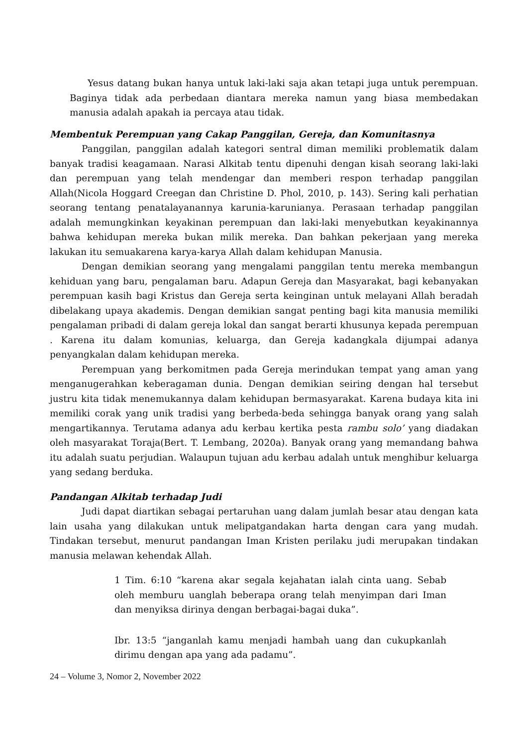Yesus datang bukan hanya untuk laki-laki saja akan tetapi juga untuk perempuan. Baginya tidak ada perbedaan diantara mereka namun yang biasa membedakan manusia adalah apakah ia percaya atau tidak.
Membentuk Perempuan yang Cakap Panggilan, Gereja, dan Komunitasnya
Panggilan, panggilan adalah kategori sentral diman memiliki problematik dalam banyak tradisi keagamaan. Narasi Alkitab tentu dipenuhi dengan kisah seorang laki-laki dan perempuan yang telah mendengar dan memberi respon terhadap panggilan Allah(Nicola Hoggard Creegan dan Christine D. Phol, 2010, p. 143). Sering kali perhatian seorang tentang penatalayanannya karunia-karunianya. Perasaan terhadap panggilan adalah memungkinkan keyakinan perempuan dan laki-laki menyebutkan keyakinannya bahwa kehidupan mereka bukan milik mereka. Dan bahkan pekerjaan yang mereka lakukan itu semuakarena karya-karya Allah dalam kehidupan Manusia.
Dengan demikian seorang yang mengalami panggilan tentu mereka membangun kehiduan yang baru, pengalaman baru. Adapun Gereja dan Masyarakat, bagi kebanyakan perempuan kasih bagi Kristus dan Gereja serta keinginan untuk melayani Allah beradah dibelakang upaya akademis. Dengan demikian sangat penting bagi kita manusia memiliki pengalaman pribadi di dalam gereja lokal dan sangat berarti khusunya kepada perempuan . Karena itu dalam komunias, keluarga, dan Gereja kadangkala dijumpai adanya penyangkalan dalam kehidupan mereka.
Perempuan yang berkomitmen pada Gereja merindukan tempat yang aman yang menganugerahkan keberagaman dunia. Dengan demikian seiring dengan hal tersebut justru kita tidak menemukannya dalam kehidupan bermasyarakat. Karena budaya kita ini memiliki corak yang unik tradisi yang berbeda-beda sehingga banyak orang yang salah mengartikannya. Terutama adanya adu kerbau kertika pesta rambu solo’ yang diadakan oleh masyarakat Toraja(Bert. T. Lembang, 2020a). Banyak orang yang memandang bahwa itu adalah suatu perjudian. Walaupun tujuan adu kerbau adalah untuk menghibur keluarga yang sedang berduka.
Pandangan Alkitab terhadap Judi
Judi dapat diartikan sebagai pertaruhan uang dalam jumlah besar atau dengan kata lain usaha yang dilakukan untuk melipatgandakan harta dengan cara yang mudah. Tindakan tersebut, menurut pandangan Iman Kristen perilaku judi merupakan tindakan manusia melawan kehendak Allah.
1 Tim. 6:10 “karena akar segala kejahatan ialah cinta uang. Sebab oleh memburu uanglah beberapa orang telah menyimpan dari Iman dan menyiksa dirinya dengan berbagai-bagai duka”.
Ibr. 13:5 “janganlah kamu menjadi hambah uang dan cukupkanlah dirimu dengan apa yang ada padamu”.
24 – Volume 3, Nomor 2, November 2022